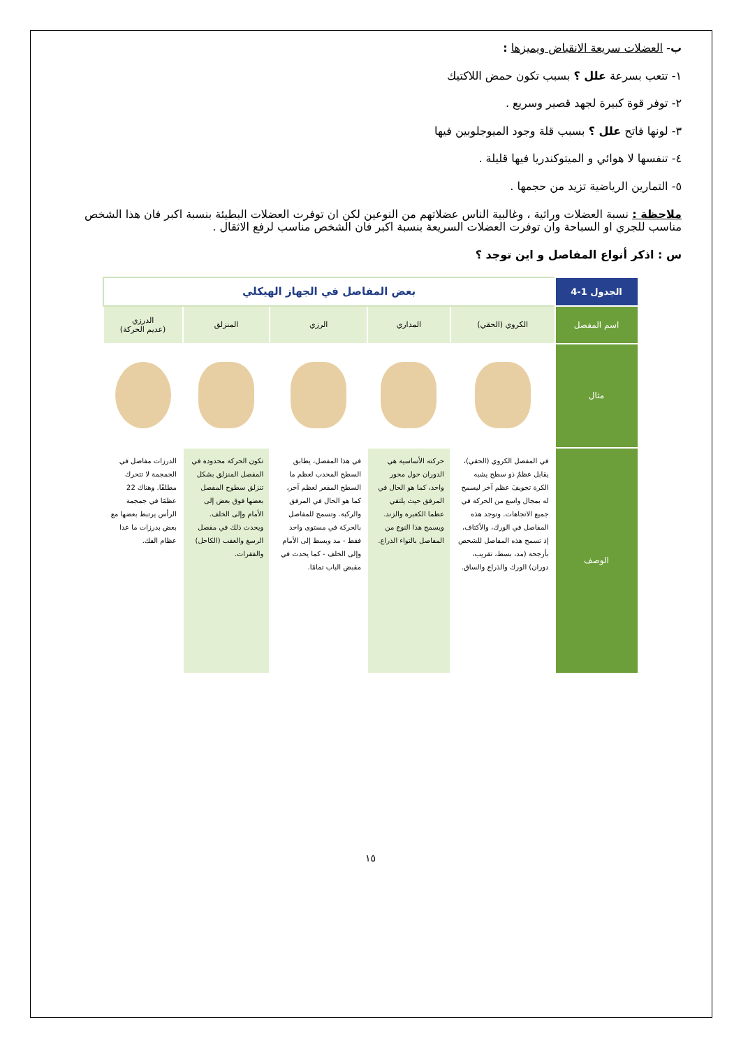ب- العضلات سريعة الانقباض ويميزها :
١- تتعب بسرعة علل ؟ بسبب تكون حمض اللاكتيك
٢- توفر قوة كبيرة لجهد قصير وسريع .
٣- لونها فاتح علل ؟ بسبب قلة وجود الميوجلوبين فيها
٤- تنفسها لا هوائي و الميتوكندريا فيها قليلة .
٥- التمارين الرياضية تزيد من حجمها .
ملاحظة : نسبة العضلات وراثية ، وغالبية الناس عضلاتهم من النوعين لكن ان توفرت العضلات البطيئة بنسبة اكبر فان هذا الشخص مناسب للجري او السباحة وان توفرت العضلات السريعة بنسبة اكبر فان الشخص مناسب لرفع الاثقال .
س : اذكر أنواع المفاصل و اين توجد ؟
| الجدول 1-4 | بعض المفاصل في الجهاز الهيكلي | | | | |
| --- | --- | --- | --- | --- | --- |
| اسم المفصل | الكروي (الحقي) | المداري | الرزي | المنزلق | الدرزي (عديم الحركة) |
| مثال | | | | | |
| الوصف | في المفصل الكروي (الحقي)، يقابل عظمٌ ذو سطح يشبه الكرة تجويفَ عظم آخر ليسمح له بمجال واسع من الحركة في جميع الاتجاهات. وتوجد هذه المفاصل في الورك، والأكتاف، إذ تسمح هذه المفاصل للشخص بأرجحة (مد، بسط، تقريب، دوران) الورك والذراع والساق. | حركته الأساسية هي الدوران حول محور واحد، كما هو الحال في المرفق حيث يلتقي عظما الكعبرة والزند. ويسمح هذا النوع من المفاصل بالتواء الذراع. | في هذا المفصل، يطابق السطح المحدب لعظم ما السطح المقعر لعظم آخر، كما هو الحال في المرفق والركبة. وتسمح للمفاصل بالحركة في مستوى واحد فقط - مد وبسط إلى الأمام وإلى الخلف - كما يحدث في مقبض الباب تمامًا. | تكون الحركة محدودة في المفصل المنزلق بشكل تنزلق سطوح المفصل بعضها فوق بعض إلى الأمام وإلى الخلف. ويحدث ذلك في مفصل الرسغ والعقب (الكاحل) والفقرات. | الدرزات مفاصل في الجمجمة لا تتحرك مطلقًا. وهناك 22 عظمًا في جمجمة الرأس يرتبط بعضها مع بعض بدرزات ما عدا عظام الفك. |
١٥